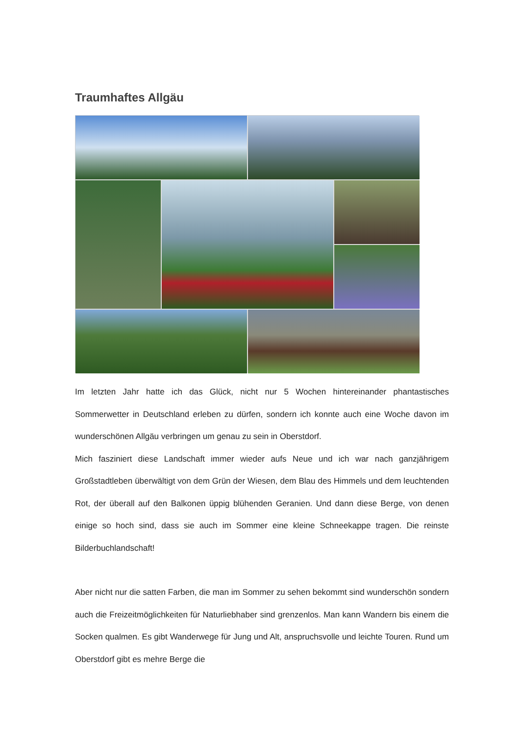Traumhaftes Allgäu
Im letzten Jahr hatte ich das Glück, nicht nur 5 Wochen hintereinander phantastisches Sommerwetter in Deutschland erleben zu dürfen, sondern ich konnte auch eine Woche davon im wunderschönen Allgäu verbringen um genau zu sein in Oberstdorf.
Mich fasziniert diese Landschaft immer wieder aufs Neue und ich war nach ganzjährigem Großstadtleben überwältigt von dem Grün der Wiesen, dem Blau des Himmels und dem leuchtenden Rot, der überall auf den Balkonen üppig blühenden Geranien. Und dann diese Berge, von denen einige so hoch sind, dass sie auch im Sommer eine kleine Schneekappe tragen. Die reinste Bilderbuchlandschaft!
Aber nicht nur die satten Farben, die man im Sommer zu sehen bekommt sind wunderschön sondern auch die Freizeitmöglichkeiten für Naturliebhaber sind grenzenlos. Man kann Wandern bis einem die Socken qualmen. Es gibt Wanderwege für Jung und Alt, anspruchsvolle und leichte Touren. Rund um Oberstdorf gibt es mehre Berge die